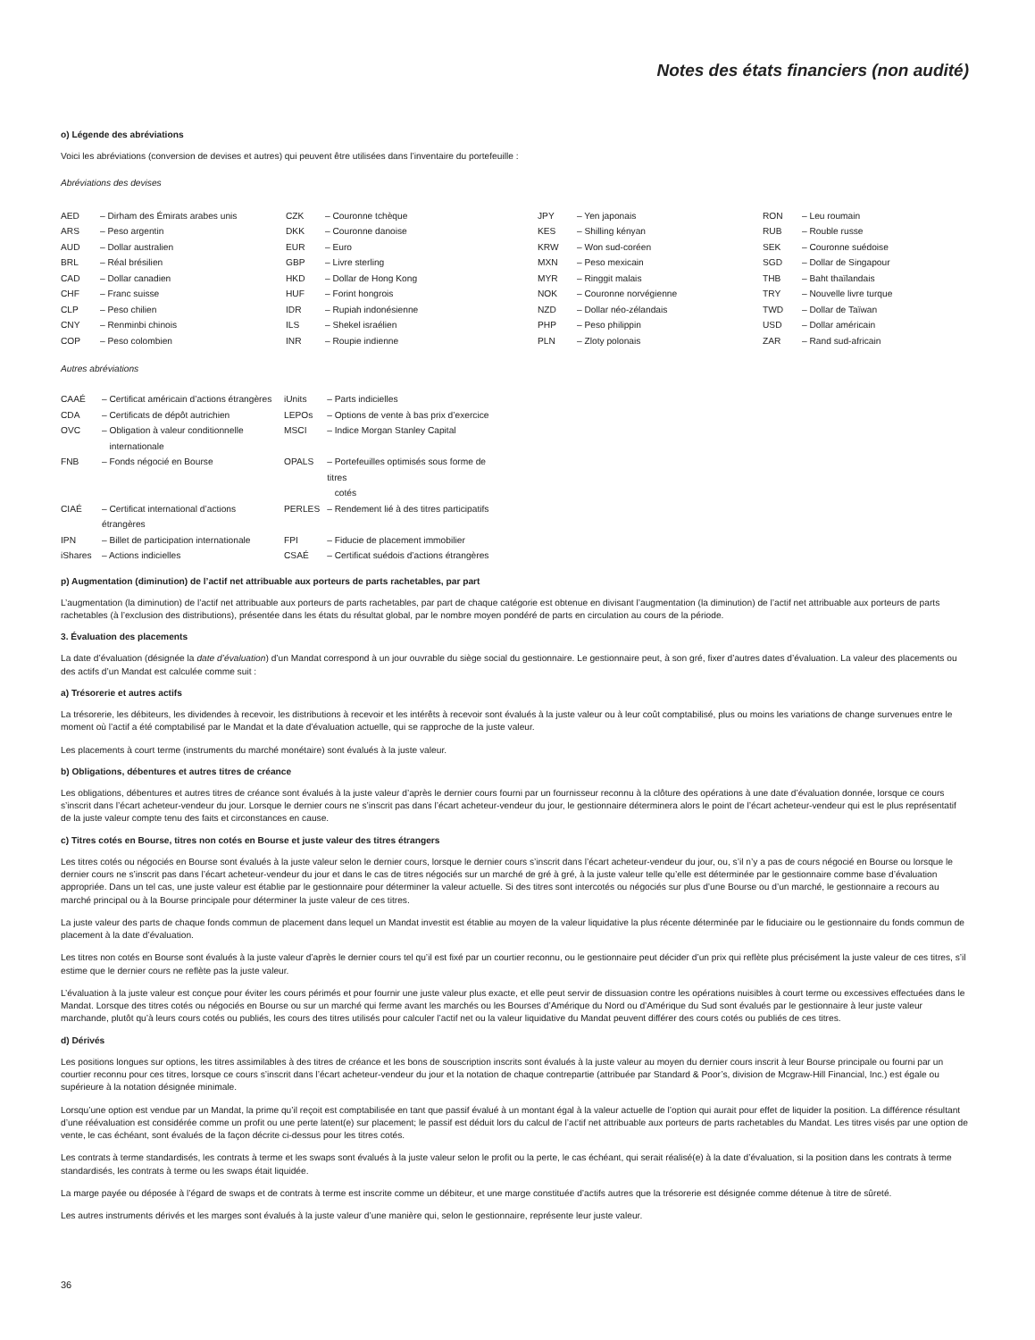Notes des états financiers (non audité)
o) Légende des abréviations
Voici les abréviations (conversion de devises et autres) qui peuvent être utilisées dans l’inventaire du portefeuille :
Abréviations des devises
| AED | – Dirham des Émirats arabes unis | CZK | – Couronne tchèque | JPY | – Yen japonais | RON | – Leu roumain |
| ARS | – Peso argentin | DKK | – Couronne danoise | KES | – Shilling kényan | RUB | – Rouble russe |
| AUD | – Dollar australien | EUR | – Euro | KRW | – Won sud-coréen | SEK | – Couronne suédoise |
| BRL | – Réal brésilien | GBP | – Livre sterling | MXN | – Peso mexicain | SGD | – Dollar de Singapour |
| CAD | – Dollar canadien | HKD | – Dollar de Hong Kong | MYR | – Ringgit malais | THB | – Baht thaïlandais |
| CHF | – Franc suisse | HUF | – Forint hongrois | NOK | – Couronne norvégienne | TRY | – Nouvelle livre turque |
| CLP | – Peso chilien | IDR | – Rupiah indonésienne | NZD | – Dollar néo-zélandais | TWD | – Dollar de Taïwan |
| CNY | – Renminbi chinois | ILS | – Shekel israélien | PHP | – Peso philippin | USD | – Dollar américain |
| COP | – Peso colombien | INR | – Roupie indienne | PLN | – Zloty polonais | ZAR | – Rand sud-africain |
Autres abréviations
| CAAÉ | – Certificat américain d’actions étrangères | iUnits | – Parts indicielles |
| CDA | – Certificats de dépôt autrichien | LEPOs | – Options de vente à bas prix d’exercice |
| OVC | – Obligation à valeur conditionnelle internationale | MSCI | – Indice Morgan Stanley Capital |
| FNB | – Fonds négocié en Bourse | OPALS | – Portefeuilles optimisés sous forme de titres cotés |
| CIAÉ | – Certificat international d’actions étrangères | PERLES | – Rendement lié à des titres participatifs |
| IPN | – Billet de participation internationale | FPI | – Fiducie de placement immobilier |
| iShares | – Actions indicielles | CSAÉ | – Certificat suédois d’actions étrangères |
p) Augmentation (diminution) de l’actif net attribuable aux porteurs de parts rachetables, par part
L’augmentation (la diminution) de l’actif net attribuable aux porteurs de parts rachetables, par part de chaque catégorie est obtenue en divisant l’augmentation (la diminution) de l’actif net attribuable aux porteurs de parts rachetables (à l’exclusion des distributions), présentée dans les états du résultat global, par le nombre moyen pondéré de parts en circulation au cours de la période.
3. Évaluation des placements
La date d’évaluation (désignée la date d’évaluation) d’un Mandat correspond à un jour ouvrable du siège social du gestionnaire. Le gestionnaire peut, à son gré, fixer d’autres dates d’évaluation. La valeur des placements ou des actifs d’un Mandat est calculée comme suit :
a) Trésorerie et autres actifs
La trésorerie, les débiteurs, les dividendes à recevoir, les distributions à recevoir et les intérêts à recevoir sont évalués à la juste valeur ou à leur coût comptabilisé, plus ou moins les variations de change survenues entre le moment où l’actif a été comptabilisé par le Mandat et la date d’évaluation actuelle, qui se rapproche de la juste valeur.
Les placements à court terme (instruments du marché monétaire) sont évalués à la juste valeur.
b) Obligations, débentures et autres titres de créance
Les obligations, débentures et autres titres de créance sont évalués à la juste valeur d’après le dernier cours fourni par un fournisseur reconnu à la clôture des opérations à une date d’évaluation donnée, lorsque ce cours s’inscrit dans l’écart acheteur-vendeur du jour. Lorsque le dernier cours ne s’inscrit pas dans l’écart acheteur-vendeur du jour, le gestionnaire déterminera alors le point de l’écart acheteur-vendeur qui est le plus représentatif de la juste valeur compte tenu des faits et circonstances en cause.
c) Titres cotés en Bourse, titres non cotés en Bourse et juste valeur des titres étrangers
Les titres cotés ou négociés en Bourse sont évalués à la juste valeur selon le dernier cours, lorsque le dernier cours s’inscrit dans l’écart acheteur-vendeur du jour, ou, s’il n’y a pas de cours négocié en Bourse ou lorsque le dernier cours ne s’inscrit pas dans l’écart acheteur-vendeur du jour et dans le cas de titres négociés sur un marché de gré à gré, à la juste valeur telle qu’elle est déterminée par le gestionnaire comme base d’évaluation appropriée. Dans un tel cas, une juste valeur est établie par le gestionnaire pour déterminer la valeur actuelle. Si des titres sont intercotés ou négociés sur plus d’une Bourse ou d’un marché, le gestionnaire a recours au marché principal ou à la Bourse principale pour déterminer la juste valeur de ces titres.
La juste valeur des parts de chaque fonds commun de placement dans lequel un Mandat investit est établie au moyen de la valeur liquidative la plus récente déterminée par le fiduciaire ou le gestionnaire du fonds commun de placement à la date d’évaluation.
Les titres non cotés en Bourse sont évalués à la juste valeur d’après le dernier cours tel qu’il est fixé par un courtier reconnu, ou le gestionnaire peut décider d’un prix qui reflète plus précisément la juste valeur de ces titres, s’il estime que le dernier cours ne reflète pas la juste valeur.
L’évaluation à la juste valeur est conçue pour éviter les cours périmés et pour fournir une juste valeur plus exacte, et elle peut servir de dissuasion contre les opérations nuisibles à court terme ou excessives effectuées dans le Mandat. Lorsque des titres cotés ou négociés en Bourse ou sur un marché qui ferme avant les marchés ou les Bourses d’Amérique du Nord ou d’Amérique du Sud sont évalués par le gestionnaire à leur juste valeur marchande, plutôt qu’à leurs cours cotés ou publiés, les cours des titres utilisés pour calculer l’actif net ou la valeur liquidative du Mandat peuvent différer des cours cotés ou publiés de ces titres.
d) Dérivés
Les positions longues sur options, les titres assimilables à des titres de créance et les bons de souscription inscrits sont évalués à la juste valeur au moyen du dernier cours inscrit à leur Bourse principale ou fourni par un courtier reconnu pour ces titres, lorsque ce cours s’inscrit dans l’écart acheteur-vendeur du jour et la notation de chaque contrepartie (attribuée par Standard & Poor’s, division de Mcgraw-Hill Financial, Inc.) est égale ou supérieure à la notation désignée minimale.
Lorsqu’une option est vendue par un Mandat, la prime qu’il reçoit est comptabilisée en tant que passif évalué à un montant égal à la valeur actuelle de l’option qui aurait pour effet de liquider la position. La différence résultant d’une réévaluation est considérée comme un profit ou une perte latent(e) sur placement; le passif est déduit lors du calcul de l’actif net attribuable aux porteurs de parts rachetables du Mandat. Les titres visés par une option de vente, le cas échéant, sont évalués de la façon décrite ci-dessus pour les titres cotés.
Les contrats à terme standardisés, les contrats à terme et les swaps sont évalués à la juste valeur selon le profit ou la perte, le cas échéant, qui serait réalisé(e) à la date d’évaluation, si la position dans les contrats à terme standardisés, les contrats à terme ou les swaps était liquidée.
La marge payée ou déposée à l’égard de swaps et de contrats à terme est inscrite comme un débiteur, et une marge constituée d’actifs autres que la trésorerie est désignée comme détenue à titre de sûreté.
Les autres instruments dérivés et les marges sont évalués à la juste valeur d’une manière qui, selon le gestionnaire, représente leur juste valeur.
36